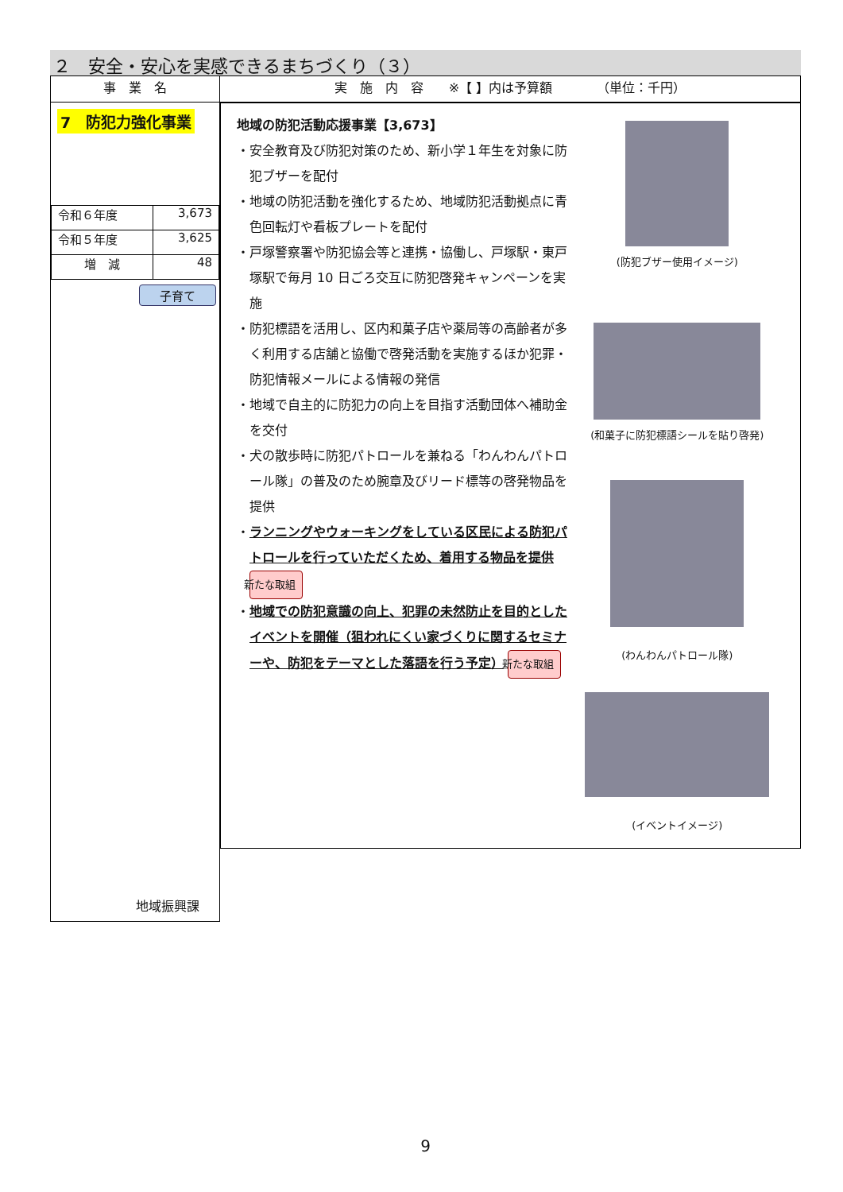２　安全・安心を実感できるまちづくり（３）
| 事 業 名 | 実 施 内 容 ※【 】内は予算額 （単位：千円） |
| --- | --- |
| 7 防犯力強化事業 / 令和６年度 / 3,673 / / 令和５年度 / 3,625 / / 増 減 / 48 / 子育て 地域振興課 | 地域の防犯活動応援事業【3,673】 ・安全教育及び防犯対策のため、新小学１年生を対象に防犯ブザーを配付 ・地域の防犯活動を強化するため、地域防犯活動拠点に青色回転灯や看板プレートを配付 ・戸塚警察署や防犯協会等と連携・協働し、戸塚駅・東戸塚駅で毎月 10 日ごろ交互に防犯啓発キャンペーンを実施 ・防犯標語を活用し、区内和菓子店や薬局等の高齢者が多く利用する店舗と協働で啓発活動を実施するほか犯罪・防犯情報メールによる情報の発信 ・地域で自主的に防犯力の向上を目指す活動団体へ補助金を交付 ・犬の散歩時に防犯パトロールを兼ねる「わんわんパトロール隊」の普及のため腕章及びリード標等の啓発物品を提供 ・ ランニングやウォーキングをしている区民による防犯パトロールを行っていただくため、着用する物品を提供 新たな取組 ・ 地域での防犯意識の向上、犯罪の未然防止を目的としたイベントを開催（狙われにくい家づくりに関するセミナーや、防犯をテーマとした落語を行う予定） 新たな取組 (防犯ブザー使用イメージ) (和菓子に防犯標語シールを貼り啓発) (わんわんパトロール隊) (イベントイメージ) |
9